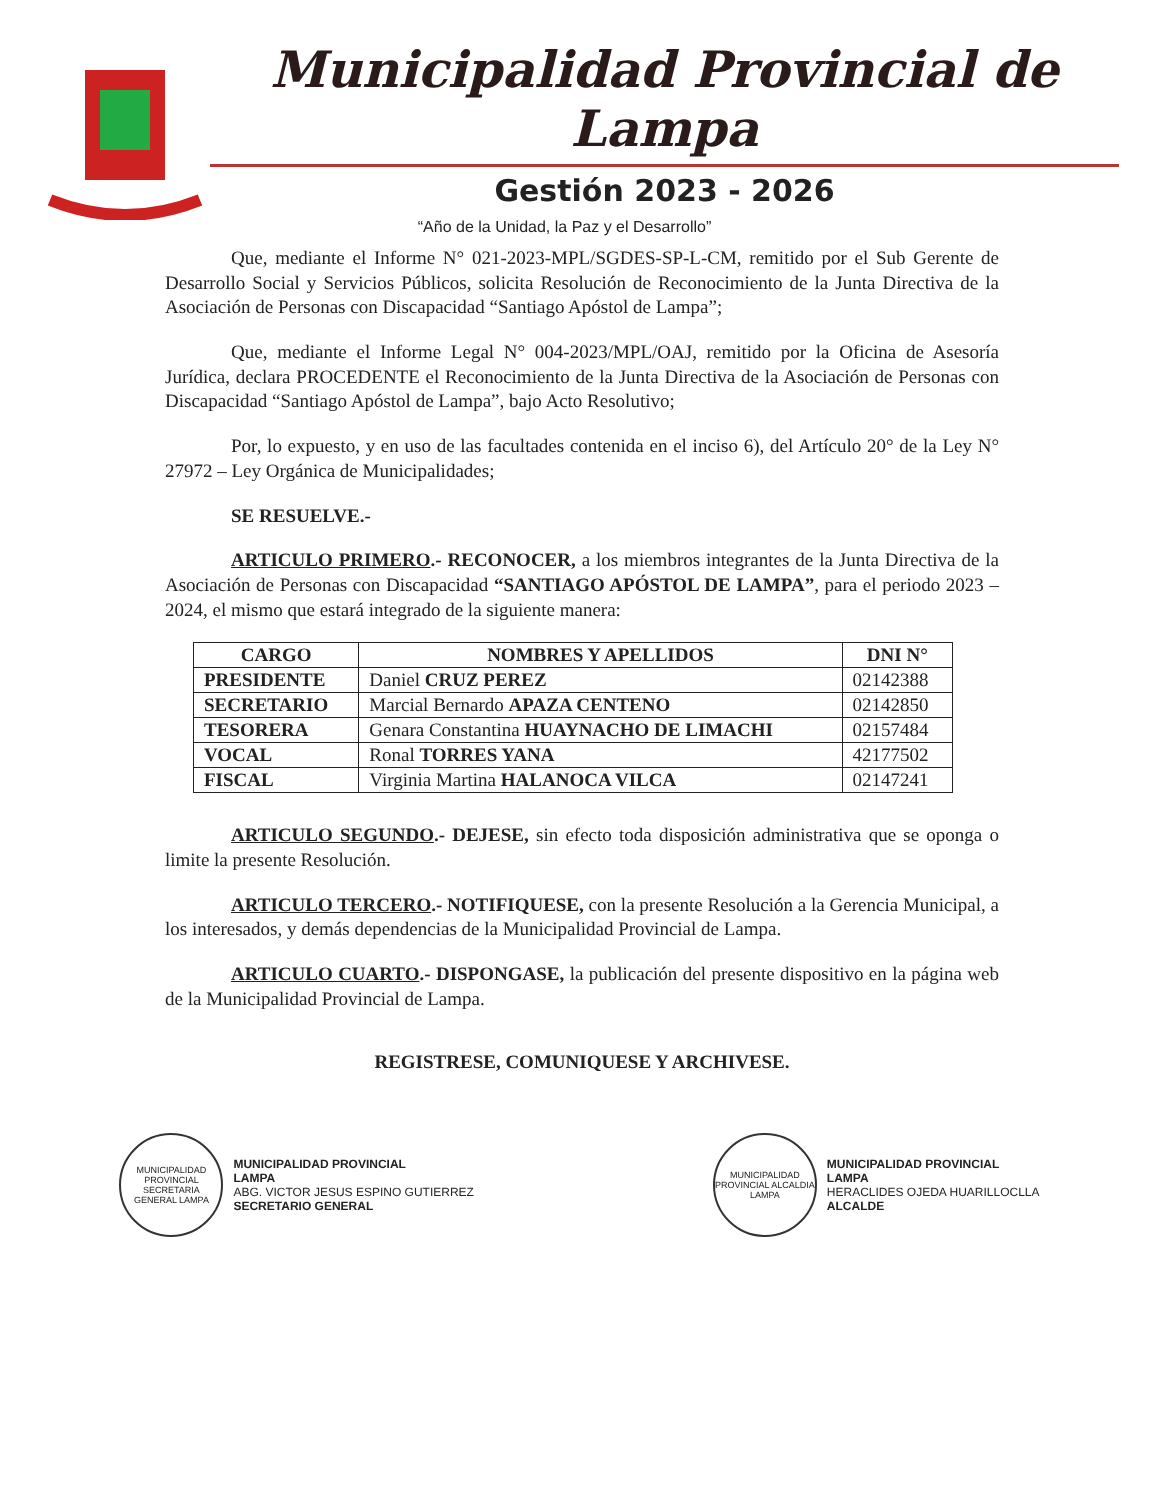Municipalidad Provincial de Lampa
Gestión 2023 - 2026
“Año de la Unidad, la Paz y el Desarrollo”
Que, mediante el Informe N° 021-2023-MPL/SGDES-SP-L-CM, remitido por el Sub Gerente de Desarrollo Social y Servicios Públicos, solicita Resolución de Reconocimiento de la Junta Directiva de la Asociación de Personas con Discapacidad “Santiago Apóstol de Lampa”;
Que, mediante el Informe Legal N° 004-2023/MPL/OAJ, remitido por la Oficina de Asesoría Jurídica, declara PROCEDENTE el Reconocimiento de la Junta Directiva de la Asociación de Personas con Discapacidad “Santiago Apóstol de Lampa”, bajo Acto Resolutivo;
Por, lo expuesto, y en uso de las facultades contenida en el inciso 6), del Artículo 20° de la Ley N° 27972 – Ley Orgánica de Municipalidades;
SE RESUELVE.-
ARTICULO PRIMERO.- RECONOCER, a los miembros integrantes de la Junta Directiva de la Asociación de Personas con Discapacidad “SANTIAGO APÓSTOL DE LAMPA”, para el periodo 2023 – 2024, el mismo que estará integrado de la siguiente manera:
| CARGO | NOMBRES Y APELLIDOS | DNI N° |
| --- | --- | --- |
| PRESIDENTE | Daniel CRUZ PEREZ | 02142388 |
| SECRETARIO | Marcial Bernardo APAZA CENTENO | 02142850 |
| TESORERA | Genara Constantina HUAYNACHO DE LIMACHI | 02157484 |
| VOCAL | Ronal TORRES YANA | 42177502 |
| FISCAL | Virginia Martina HALANOCA VILCA | 02147241 |
ARTICULO SEGUNDO.- DEJESE, sin efecto toda disposición administrativa que se oponga o limite la presente Resolución.
ARTICULO TERCERO.- NOTIFIQUESE, con la presente Resolución a la Gerencia Municipal, a los interesados, y demás dependencias de la Municipalidad Provincial de Lampa.
ARTICULO CUARTO.- DISPONGASE, la publicación del presente dispositivo en la página web de la Municipalidad Provincial de Lampa.
REGISTRESE, COMUNIQUESE Y ARCHIVESE.
MUNICIPALIDAD PROVINCIAL SECRETARIA GENERAL LAMPA
MUNICIPALIDAD PROVINCIAL
LAMPA
ABG. VICTOR JESUS ESPINO GUTIERREZ
SECRETARIO GENERAL
MUNICIPALIDAD PROVINCIAL ALCALDIA LAMPA
MUNICIPALIDAD PROVINCIAL
LAMPA
HERACLIDES OJEDA HUARILLOCLLA
ALCALDE